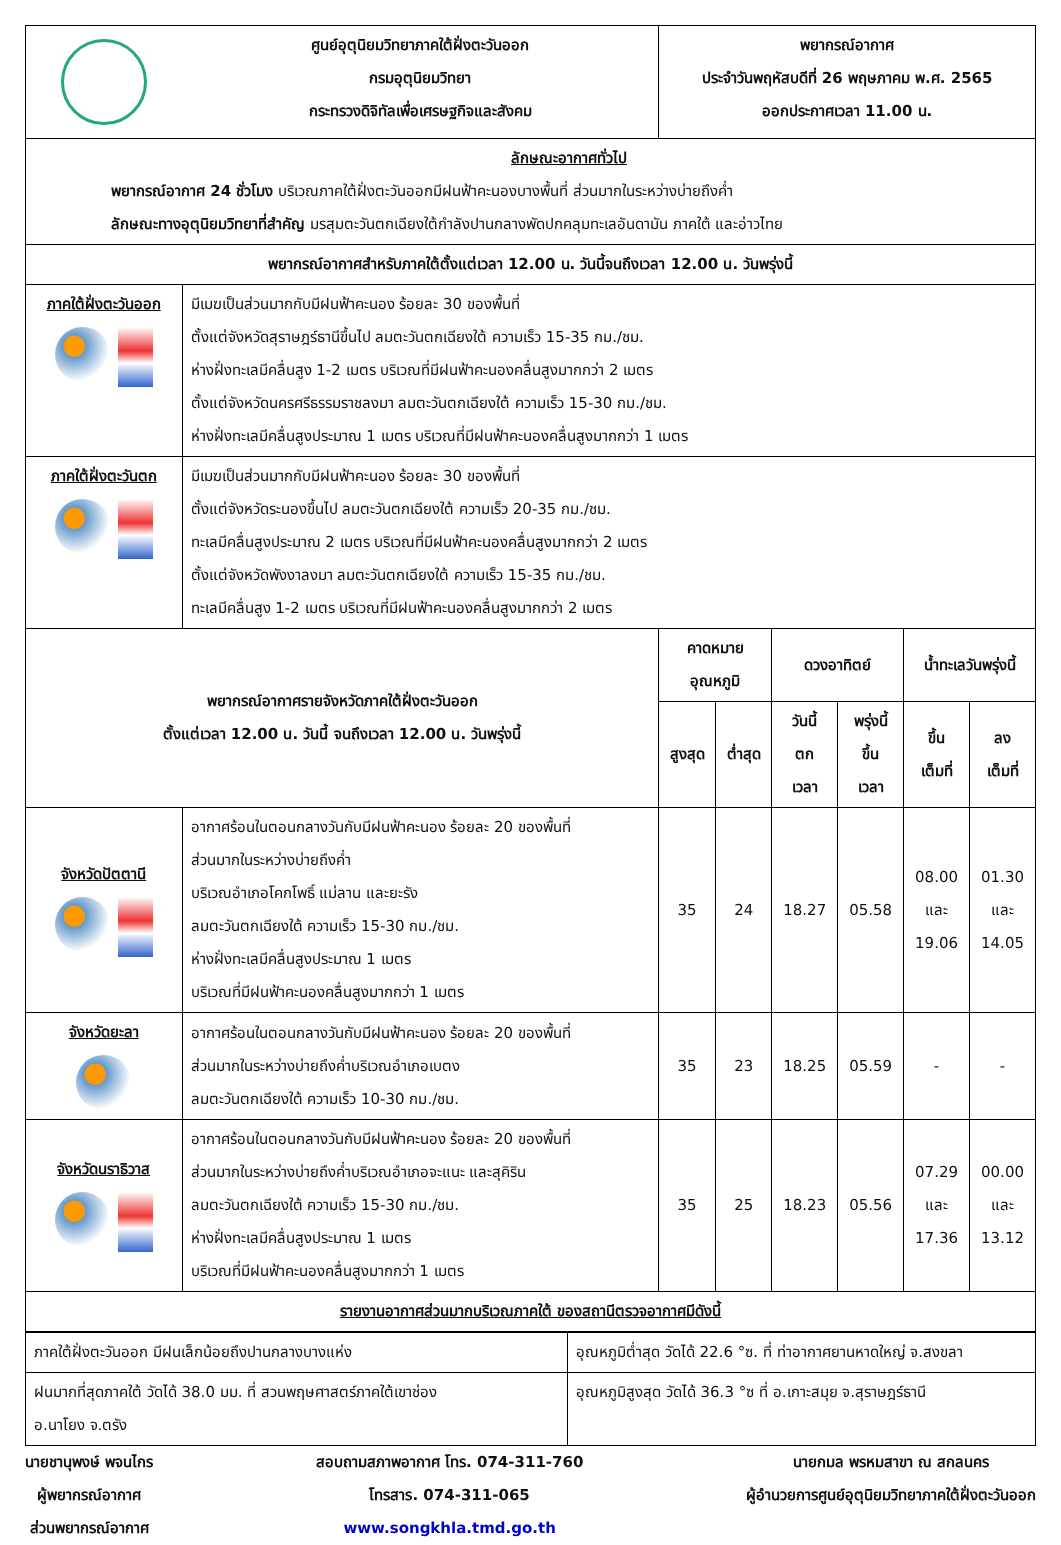| | ศูนย์อุตุนิยมวิทยาภาคใต้ฝั่งตะวันออก กรมอุตุนิยมวิทยา กระทรวงดิจิทัลเพื่อเศรษฐกิจและสังคม | พยากรณ์อากาศ ประจำวันพฤหัสบดีที่ 26 พฤษภาคม พ.ศ. 2565 ออกประกาศเวลา 11.00 น. | | | | | |
| ลักษณะอากาศทั่วไป พยากรณ์อากาศ 24 ชั่วโมง บริเวณภาคใต้ฝั่งตะวันออกมีฝนฟ้าคะนองบางพื้นที่ ส่วนมากในระหว่างบ่ายถึงค่ำ ลักษณะทางอุตุนิยมวิทยาที่สำคัญ มรสุมตะวันตกเฉียงใต้กำลังปานกลางพัดปกคลุมทะเลอันดามัน ภาคใต้ และอ่าวไทย | | | | | | | |
| พยากรณ์อากาศสำหรับภาคใต้ตั้งแต่เวลา 12.00 น. วันนี้จนถึงเวลา 12.00 น. วันพรุ่งนี้ | | | | | | | |
| ภาคใต้ฝั่งตะวันออก | มีเมฆเป็นส่วนมากกับมีฝนฟ้าคะนอง ร้อยละ 30 ของพื้นที่ ตั้งแต่จังหวัดสุราษฎร์ธานีขึ้นไป ลมตะวันตกเฉียงใต้ ความเร็ว 15-35 กม./ชม. ห่างฝั่งทะเลมีคลื่นสูง 1-2 เมตร บริเวณที่มีฝนฟ้าคะนองคลื่นสูงมากกว่า 2 เมตร ตั้งแต่จังหวัดนครศรีธรรมราชลงมา ลมตะวันตกเฉียงใต้ ความเร็ว 15-30 กม./ชม. ห่างฝั่งทะเลมีคลื่นสูงประมาณ 1 เมตร บริเวณที่มีฝนฟ้าคะนองคลื่นสูงมากกว่า 1 เมตร | | | | | | |
| ภาคใต้ฝั่งตะวันตก | มีเมฆเป็นส่วนมากกับมีฝนฟ้าคะนอง ร้อยละ 30 ของพื้นที่ ตั้งแต่จังหวัดระนองขึ้นไป ลมตะวันตกเฉียงใต้ ความเร็ว 20-35 กม./ชม. ทะเลมีคลื่นสูงประมาณ 2 เมตร บริเวณที่มีฝนฟ้าคะนองคลื่นสูงมากกว่า 2 เมตร ตั้งแต่จังหวัดพังงาลงมา ลมตะวันตกเฉียงใต้ ความเร็ว 15-35 กม./ชม. ทะเลมีคลื่นสูง 1-2 เมตร บริเวณที่มีฝนฟ้าคะนองคลื่นสูงมากกว่า 2 เมตร | | | | | | |
| พยากรณ์อากาศรายจังหวัดภาคใต้ฝั่งตะวันออก ตั้งแต่เวลา 12.00 น. วันนี้ จนถึงเวลา 12.00 น. วันพรุ่งนี้ | | คาดหมาย อุณหภูมิ | | ดวงอาทิตย์ | | น้ำทะเลวันพรุ่งนี้ | |
| | | สูงสุด | ต่ำสุด | วันนี้ ตก เวลา | พรุ่งนี้ ขึ้น เวลา | ขึ้น เต็มที่ | ลง เต็มที่ |
| จังหวัดปัตตานี | อากาศร้อนในตอนกลางวันกับมีฝนฟ้าคะนอง ร้อยละ 20 ของพื้นที่ ส่วนมากในระหว่างบ่ายถึงค่ำ บริเวณอำเภอโคกโพธิ์ แม่ลาน และยะรัง ลมตะวันตกเฉียงใต้ ความเร็ว 15-30 กม./ชม. ห่างฝั่งทะเลมีคลื่นสูงประมาณ 1 เมตร บริเวณที่มีฝนฟ้าคะนองคลื่นสูงมากกว่า 1 เมตร | 35 | 24 | 18.27 | 05.58 | 08.00 และ 19.06 | 01.30 และ 14.05 |
| จังหวัดยะลา | อากาศร้อนในตอนกลางวันกับมีฝนฟ้าคะนอง ร้อยละ 20 ของพื้นที่ ส่วนมากในระหว่างบ่ายถึงค่ำบริเวณอำเภอเบตง ลมตะวันตกเฉียงใต้ ความเร็ว 10-30 กม./ชม. | 35 | 23 | 18.25 | 05.59 | - | - |
| จังหวัดนราธิวาส | อากาศร้อนในตอนกลางวันกับมีฝนฟ้าคะนอง ร้อยละ 20 ของพื้นที่ ส่วนมากในระหว่างบ่ายถึงค่ำบริเวณอำเภอจะแนะ และสุคิริน ลมตะวันตกเฉียงใต้ ความเร็ว 15-30 กม./ชม. ห่างฝั่งทะเลมีคลื่นสูงประมาณ 1 เมตร บริเวณที่มีฝนฟ้าคะนองคลื่นสูงมากกว่า 1 เมตร | 35 | 25 | 18.23 | 05.56 | 07.29 และ 17.36 | 00.00 และ 13.12 |
| รายงานอากาศส่วนมากบริเวณภาคใต้ ของสถานีตรวจอากาศมีดังนี้ | | | | | | | |
| ภาคใต้ฝั่งตะวันออก มีฝนเล็กน้อยถึงปานกลางบางแห่ง | อุณหภูมิต่ำสุด วัดได้ 22.6 °ซ. ที่ ท่าอากาศยานหาดใหญ่ จ.สงขลา |
| ฝนมากที่สุดภาคใต้ วัดได้ 38.0 มม. ที่ สวนพฤษศาสตร์ภาคใต้เขาช่อง อ.นาโยง จ.ตรัง | อุณหภูมิสูงสุด วัดได้ 36.3 °ซ ที่ อ.เกาะสมุย จ.สุราษฎร์ธานี |
นายชานุพงษ์ พจนไกร
ผู้พยากรณ์อากาศ
ส่วนพยากรณ์อากาศ
สอบถามสภาพอากาศ โทร. 074-311-760
โทรสาร. 074-311-065
www.songkhla.tmd.go.th
นายกมล พรหมสาขา ณ สกลนคร
ผู้อำนวยการศูนย์อุตุนิยมวิทยาภาคใต้ฝั่งตะวันออก